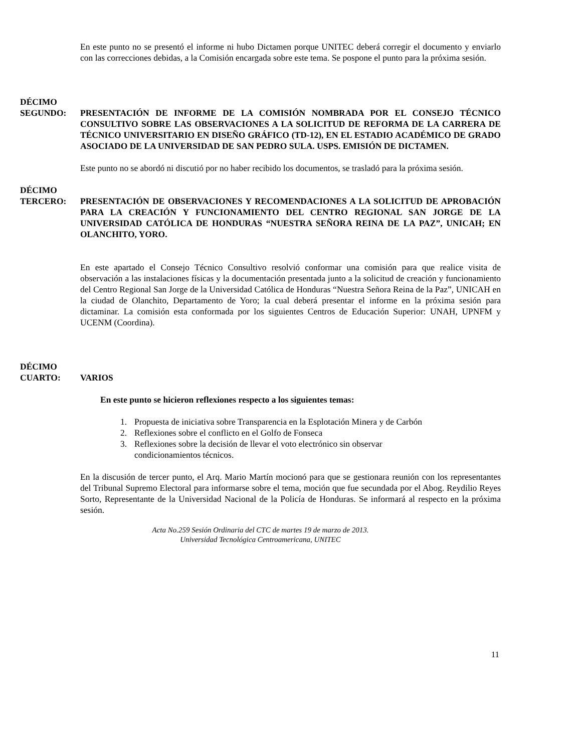En este punto no se presentó el informe ni hubo Dictamen porque UNITEC deberá corregir el documento y enviarlo con las correcciones debidas, a la Comisión encargada sobre este tema. Se pospone el punto para la próxima sesión.
DÉCIMO
SEGUNDO: PRESENTACIÓN DE INFORME DE LA COMISIÓN NOMBRADA POR EL CONSEJO TÉCNICO CONSULTIVO SOBRE LAS OBSERVACIONES A LA SOLICITUD DE REFORMA DE LA CARRERA DE TÉCNICO UNIVERSITARIO EN DISEÑO GRÁFICO (TD-12), EN EL ESTADIO ACADÉMICO DE GRADO ASOCIADO DE LA UNIVERSIDAD DE SAN PEDRO SULA. USPS. EMISIÓN DE DICTAMEN.
Este punto no se abordó ni discutió por no haber recibido los documentos, se trasladó para la próxima sesión.
DÉCIMO
TERCERO: PRESENTACIÓN DE OBSERVACIONES Y RECOMENDACIONES A LA SOLICITUD DE APROBACIÓN PARA LA CREACIÓN Y FUNCIONAMIENTO DEL CENTRO REGIONAL SAN JORGE DE LA UNIVERSIDAD CATÓLICA DE HONDURAS “NUESTRA SEÑORA REINA DE LA PAZ”, UNICAH; EN OLANCHITO, YORO.
En este apartado el Consejo Técnico Consultivo resolvió conformar una comisión para que realice visita de observación a las instalaciones físicas y la documentación presentada junto a la solicitud de creación y funcionamiento del Centro Regional San Jorge de la Universidad Católica de Honduras “Nuestra Señora Reina de la Paz”, UNICAH en la ciudad de Olanchito, Departamento de Yoro; la cual deberá presentar el informe en la próxima sesión para dictaminar. La comisión esta conformada por los siguientes Centros de Educación Superior: UNAH, UPNFM y UCENM (Coordina).
DÉCIMO
CUARTO: VARIOS
En este punto se hicieron reflexiones respecto a los siguientes temas:
1. Propuesta de iniciativa sobre Transparencia en la Esplotación Minera y de Carbón
2. Reflexiones sobre el conflicto en el Golfo de Fonseca
3. Reflexiones sobre la decisión de llevar el voto electrónico sin observar
condicionamientos técnicos.
En la discusión de tercer punto, el Arq. Mario Martín mocionó para que se gestionara reunión con los representantes del Tribunal Supremo Electoral para informarse sobre el tema, moción que fue secundada por el Abog. Reydilio Reyes Sorto, Representante de la Universidad Nacional de la Policía de Honduras. Se informará al respecto en la próxima sesión.
Acta No.259 Sesión Ordinaria del CTC de martes 19 de marzo de 2013.
Universidad Tecnológica Centroamericana, UNITEC
11